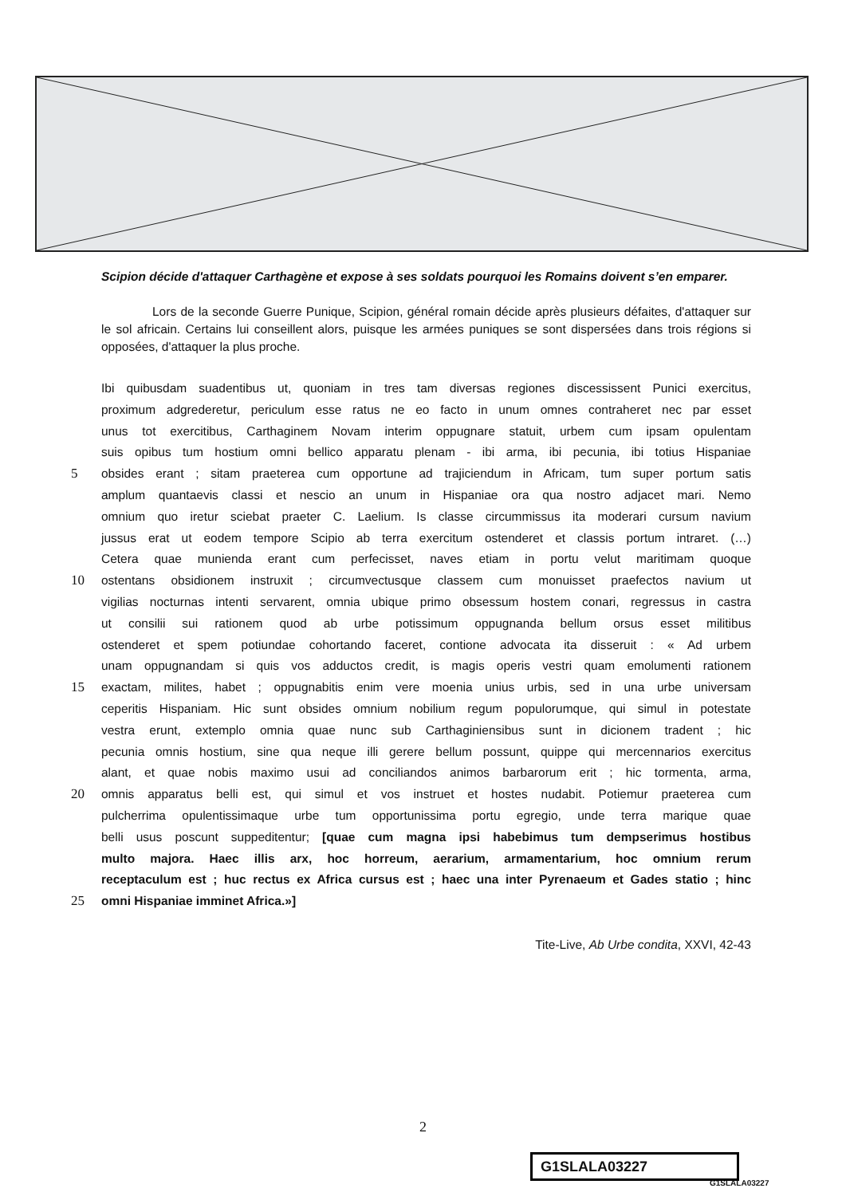Scipion décide d'attaquer Carthagène et expose à ses soldats pourquoi les Romains doivent s’en emparer.
Lors de la seconde Guerre Punique, Scipion, général romain décide après plusieurs défaites, d'attaquer sur le sol africain. Certains lui conseillent alors, puisque les armées puniques se sont dispersées dans trois régions si opposées, d'attaquer la plus proche.
Ibi quibusdam suadentibus ut, quoniam in tres tam diversas regiones discessissent Punici exercitus,
proximum adgrederetur, periculum esse ratus ne eo facto in unum omnes contraheret nec par esset
unus tot exercitibus, Carthaginem Novam interim oppugnare statuit, urbem cum ipsam opulentam
suis opibus tum hostium omni bellico apparatu plenam - ibi arma, ibi pecunia, ibi totius Hispaniae
5 obsides erant ; sitam praeterea cum opportune ad trajiciendum in Africam, tum super portum satis
amplum quantaevis classi et nescio an unum in Hispaniae ora qua nostro adjacet mari. Nemo
omnium quo iretur sciebat praeter C. Laelium. Is classe circummissus ita moderari cursum navium
jussus erat ut eodem tempore Scipio ab terra exercitum ostenderet et classis portum intraret. (…)
Cetera quae munienda erant cum perfecisset, naves etiam in portu velut maritimam quoque
10 ostentans obsidionem instruxit ; circumvectusque classem cum monuisset praefectos navium ut
vigilias nocturnas intenti servarent, omnia ubique primo obsessum hostem conari, regressus in castra
ut consilii sui rationem quod ab urbe potissimum oppugnanda bellum orsus esset militibus
ostenderet et spem potiundae cohortando faceret, contione advocata ita disseruit : « Ad urbem
unam oppugnandam si quis vos adductos credit, is magis operis vestri quam emolumenti rationem
15 exactam, milites, habet ; oppugnabitis enim vere moenia unius urbis, sed in una urbe universam
ceperitis Hispaniam. Hic sunt obsides omnium nobilium regum populorumque, qui simul in potestate
vestra erunt, extemplo omnia quae nunc sub Carthaginiensibus sunt in dicionem tradent ; hic
pecunia omnis hostium, sine qua neque illi gerere bellum possunt, quippe qui mercennarios exercitus
alant, et quae nobis maximo usui ad conciliandos animos barbarorum erit ; hic tormenta, arma,
20 omnis apparatus belli est, qui simul et vos instruet et hostes nudabit. Potiemur praeterea cum
pulcherrima opulentissimaque urbe tum opportunissima portu egregio, unde terra marique quae
belli usus poscunt suppeditentur; [quae cum magna ipsi habebimus tum dempserimus hostibus
multo majora. Haec illis arx, hoc horreum, aerarium, armamentarium, hoc omnium rerum
receptaculum est ; huc rectus ex Africa cursus est ; haec una inter Pyrenaeum et Gades statio ; hinc
25 omni Hispaniae imminet Africa.»]
Tite-Live, Ab Urbe condita, XXVI, 42-43
2
G1SLALA03227
G1SLALA03227